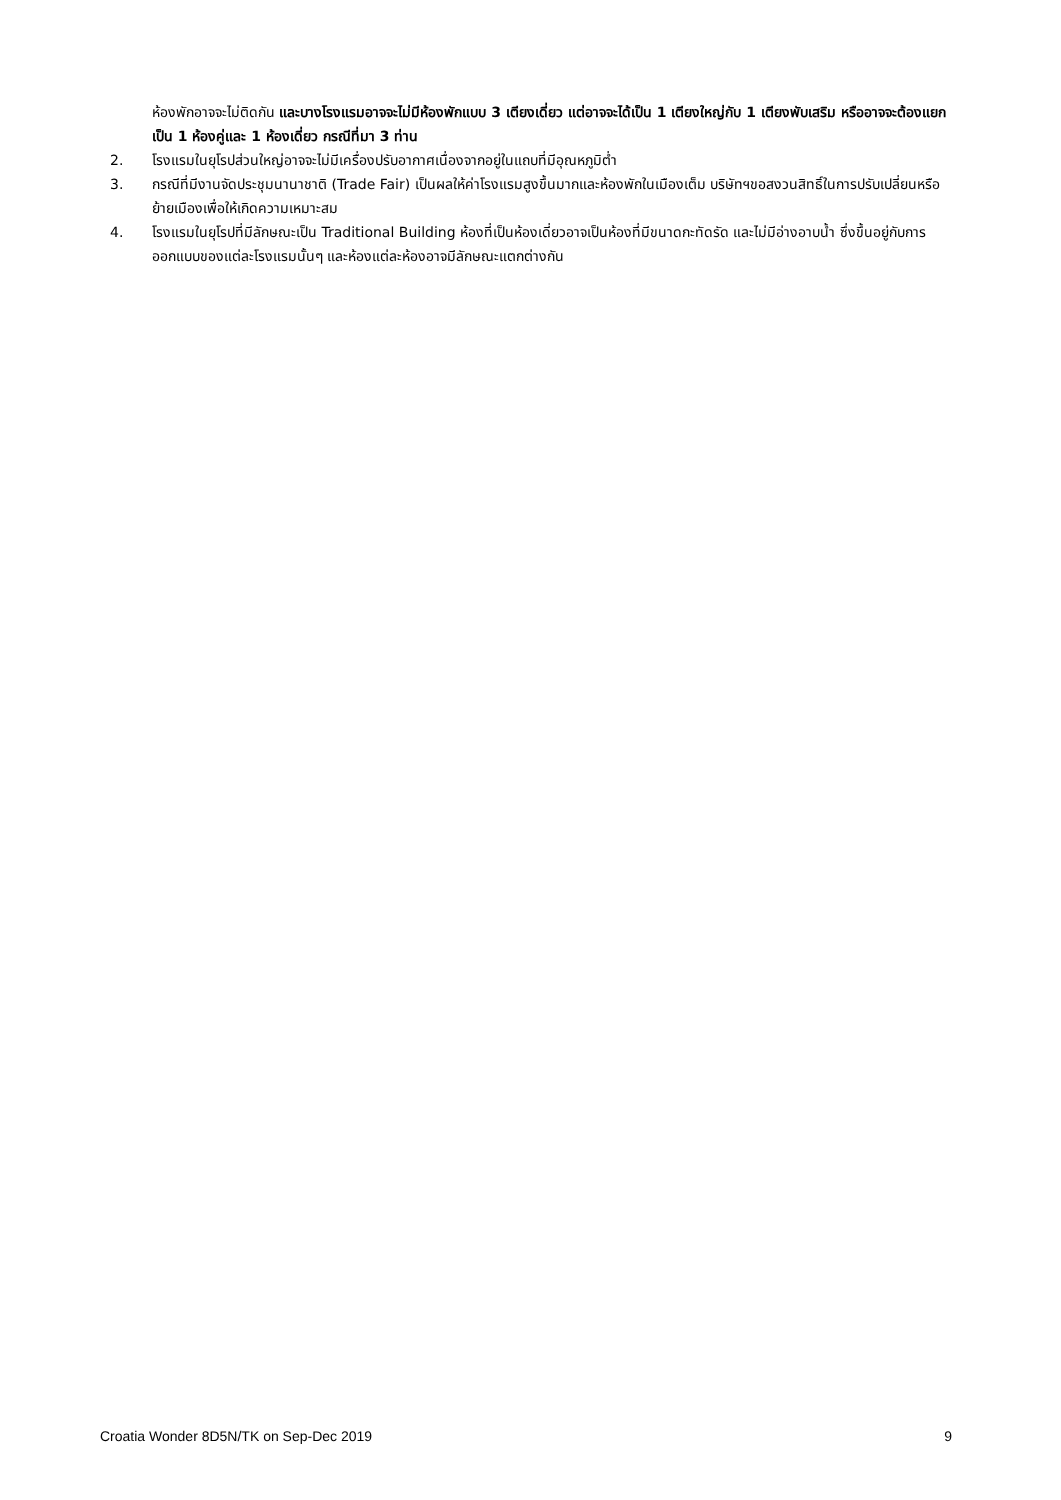ห้องพักอาจจะไม่ติดกัน และบางโรงแรมอาจจะไม่มีห้องพักแบบ 3 เตียงเดี่ยว แต่อาจจะได้เป็น 1 เตียงใหญ่กับ 1 เตียงพับเสริม หรืออาจจะต้องแยกเป็น 1 ห้องคู่และ 1 ห้องเดี่ยว กรณีที่มา 3 ท่าน
2. โรงแรมในยุโรปส่วนใหญ่อาจจะไม่มีเครื่องปรับอากาศเนื่องจากอยู่ในแถบที่มีอุณหภูมิต่ำ
3. กรณีที่มีงานจัดประชุมนานาชาติ (Trade Fair) เป็นผลให้ค่าโรงแรมสูงขึ้นมากและห้องพักในเมืองเต็ม บริษัทฯขอสงวนสิทธิ์ในการปรับเปลี่ยนหรือย้ายเมืองเพื่อให้เกิดความเหมาะสม
4. โรงแรมในยุโรปที่มีลักษณะเป็น Traditional Building ห้องที่เป็นห้องเดี่ยวอาจเป็นห้องที่มีขนาดกะทัดรัด และไม่มีอ่างอาบน้ำ ซึ่งขึ้นอยู่กับการออกแบบของแต่ละโรงแรมนั้นๆ และห้องแต่ละห้องอาจมีลักษณะแตกต่างกัน
Croatia Wonder 8D5N/TK on Sep-Dec 2019 9